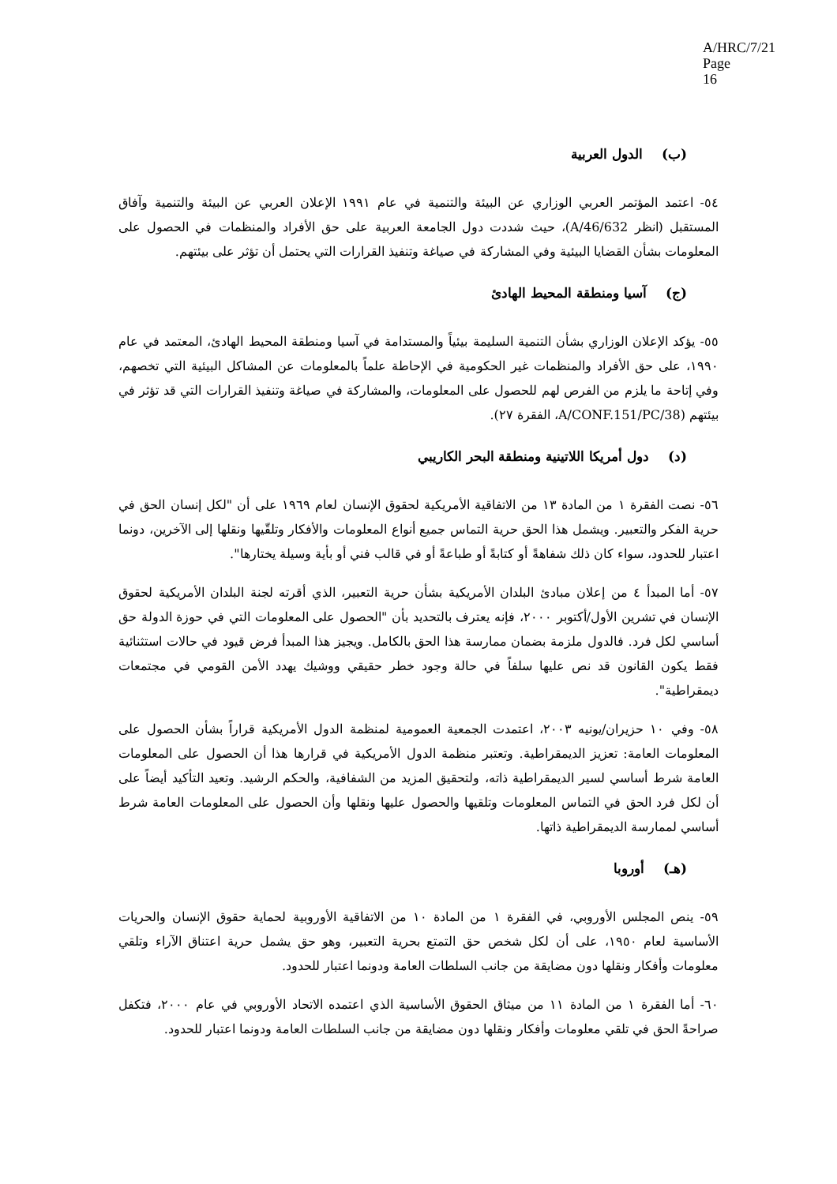A/HRC/7/21
Page 16
(ب) الدول العربية
٥٤- اعتمد المؤتمر العربي الوزاري عن البيئة والتنمية في عام ١٩٩١ الإعلان العربي عن البيئة والتنمية وآفاق المستقبل (انظر A/46/632)، حيث شددت دول الجامعة العربية على حق الأفراد والمنظمات في الحصول على المعلومات بشأن القضايا البيئية وفي المشاركة في صياغة وتنفيذ القرارات التي يحتمل أن تؤثر على بيئتهم.
(ج) آسيا ومنطقة المحيط الهادئ
٥٥- يؤكد الإعلان الوزاري بشأن التنمية السليمة بيئياً والمستدامة في آسيا ومنطقة المحيط الهادئ، المعتمد في عام ١٩٩٠، على حق الأفراد والمنظمات غير الحكومية في الإحاطة علماً بالمعلومات عن المشاكل البيئية التي تخصهم، وفي إتاحة ما يلزم من الفرص لهم للحصول على المعلومات، والمشاركة في صياغة وتنفيذ القرارات التي قد تؤثر في بيئتهم (A/CONF.151/PC/38، الفقرة ٢٧).
(د) دول أمريكا اللاتينية ومنطقة البحر الكاريبي
٥٦- نصت الفقرة ١ من المادة ١٣ من الاتفاقية الأمريكية لحقوق الإنسان لعام ١٩٦٩ على أن "لكل إنسان الحق في حرية الفكر والتعبير. ويشمل هذا الحق حرية التماس جميع أنواع المعلومات والأفكار وتلقّيها ونقلها إلى الآخرين، دونما اعتبار للحدود، سواء كان ذلك شفاهةً أو كتابةً أو طباعةً أو في قالب فني أو بأية وسيلة يختارها".
٥٧- أما المبدأ ٤ من إعلان مبادئ البلدان الأمريكية بشأن حرية التعبير، الذي أقرته لجنة البلدان الأمريكية لحقوق الإنسان في تشرين الأول/أكتوبر ٢٠٠٠، فإنه يعترف بالتحديد بأن "الحصول على المعلومات التي في حوزة الدولة حق أساسي لكل فرد. فالدول ملزمة بضمان ممارسة هذا الحق بالكامل. ويجيز هذا المبدأ فرض قيود في حالات استثنائية فقط يكون القانون قد نص عليها سلفاً في حالة وجود خطر حقيقي ووشيك يهدد الأمن القومي في مجتمعات ديمقراطية".
٥٨- وفي ١٠ حزيران/يونيه ٢٠٠٣، اعتمدت الجمعية العمومية لمنظمة الدول الأمريكية قراراً بشأن الحصول على المعلومات العامة: تعزيز الديمقراطية. وتعتبر منظمة الدول الأمريكية في قرارها هذا أن الحصول على المعلومات العامة شرط أساسي لسير الديمقراطية ذاته، ولتحقيق المزيد من الشفافية، والحكم الرشيد. وتعيد التأكيد أيضاً على أن لكل فرد الحق في التماس المعلومات وتلقيها والحصول عليها ونقلها وأن الحصول على المعلومات العامة شرط أساسي لممارسة الديمقراطية ذاتها.
(هـ) أوروبا
٥٩- ينص المجلس الأوروبي، في الفقرة ١ من المادة ١٠ من الاتفاقية الأوروبية لحماية حقوق الإنسان والحريات الأساسية لعام ١٩٥٠، على أن لكل شخص حق التمتع بحرية التعبير، وهو حق يشمل حرية اعتناق الآراء وتلقي معلومات وأفكار ونقلها دون مضايقة من جانب السلطات العامة ودونما اعتبار للحدود.
٦٠- أما الفقرة ١ من المادة ١١ من ميثاق الحقوق الأساسية الذي اعتمده الاتحاد الأوروبي في عام ٢٠٠٠، فتكفل صراحةً الحق في تلقي معلومات وأفكار ونقلها دون مضايقة من جانب السلطات العامة ودونما اعتبار للحدود.